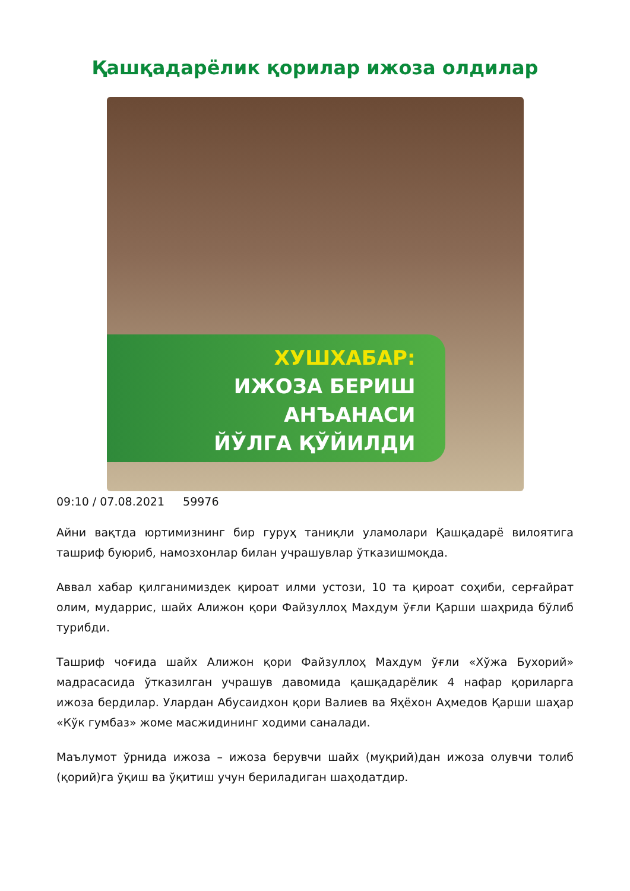Қашқадарёлик қорилар ижоза олдилар
ХУШХАБАР:
ИЖОЗА БЕРИШ
АНЪАНАСИ
ЙЎЛГА ҚЎЙИЛДИ
09:10 / 07.08.2021 59976
Айни вақтда юртимизнинг бир гуруҳ таниқли уламолари Қашқадарё вилоятига ташриф буюриб, намозхонлар билан учрашувлар ўтказишмоқда.
Аввал хабар қилганимиздек қироат илми устози, 10 та қироат соҳиби, серғайрат олим, мударрис, шайх Алижон қори Файзуллоҳ Махдум ўғли Қарши шаҳрида бўлиб турибди.
Ташриф чоғида шайх Алижон қори Файзуллоҳ Махдум ўғли «Хўжа Бухорий» мадрасасида ўтказилган учрашув давомида қашқадарёлик 4 нафар қориларга ижоза бердилар. Улардан Абусаидхон қори Валиев ва Яҳёхон Аҳмедов Қарши шаҳар «Кўк гумбаз» жоме масжидининг ходими саналади.
Маълумот ўрнида ижоза – ижоза берувчи шайх (муқрий)дан ижоза олувчи толиб (қорий)га ўқиш ва ўқитиш учун бериладиган шаҳодатдир.